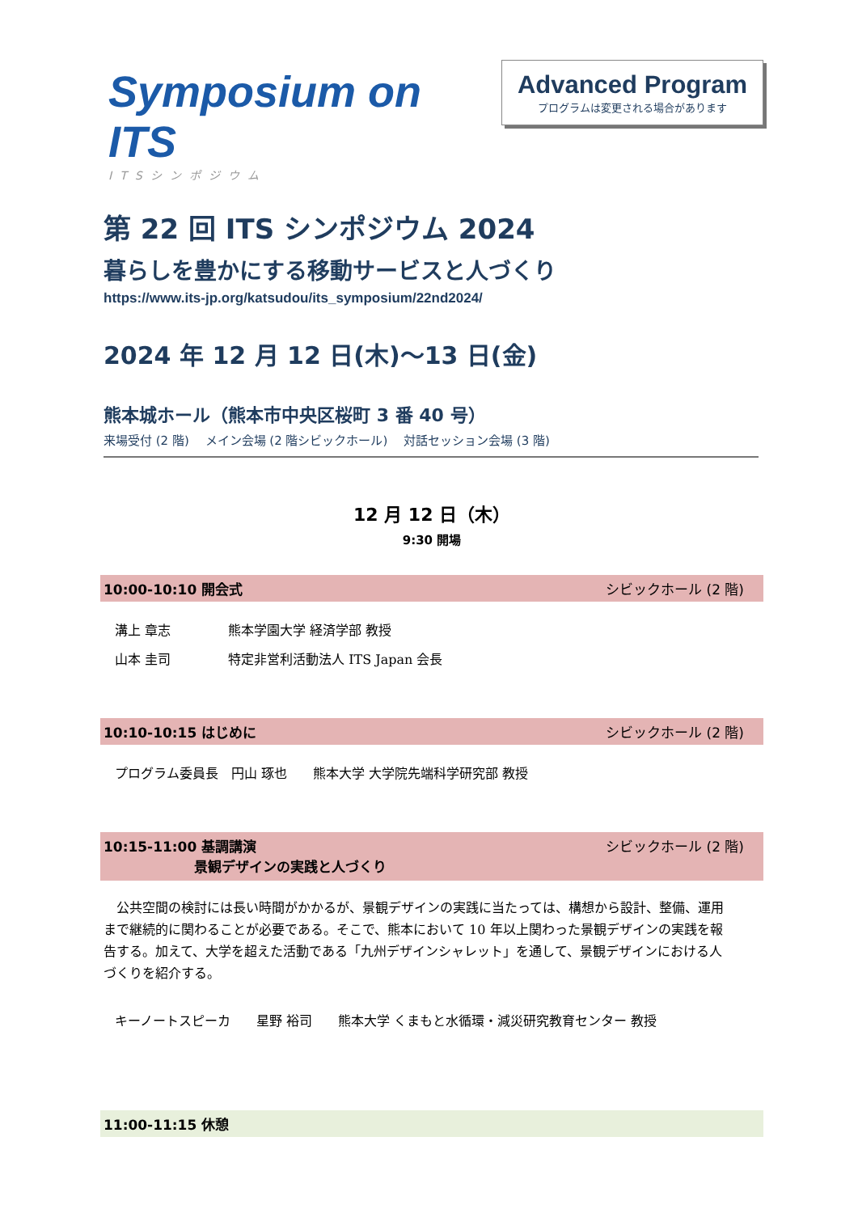Symposium on ITS
ITSシンポジウム
Advanced Program
プログラムは変更される場合があります
第 22 回 ITS シンポジウム 2024
暮らしを豊かにする移動サービスと人づくり
https://www.its-jp.org/katsudou/its_symposium/22nd2024/
2024 年 12 月 12 日(木)～13 日(金)
熊本城ホール（熊本市中央区桜町 3 番 40 号）
来場受付 (2 階)　 メイン会場 (2 階シビックホール)　 対話セッション会場 (3 階)
12 月 12 日（木）
9:30 開場
10:00-10:10 開会式 シビックホール (2 階)
溝上 章志 熊本学園大学 経済学部 教授
山本 圭司 特定非営利活動法人 ITS Japan 会長
10:10-10:15 はじめに シビックホール (2 階)
プログラム委員長　円山 琢也　　熊本大学 大学院先端科学研究部 教授
10:15-11:00 基調講演
景観デザインの実践と人づくり シビックホール (2 階)
　公共空間の検討には長い時間がかかるが、景観デザインの実践に当たっては、構想から設計、整備、運用まで継続的に関わることが必要である。そこで、熊本において 10 年以上関わった景観デザインの実践を報告する。加えて、大学を超えた活動である「九州デザインシャレット」を通して、景観デザインにおける人づくりを紹介する。
キーノートスピーカ　　星野 裕司　　熊本大学 くまもと水循環・減災研究教育センター 教授
11:00-11:15 休憩